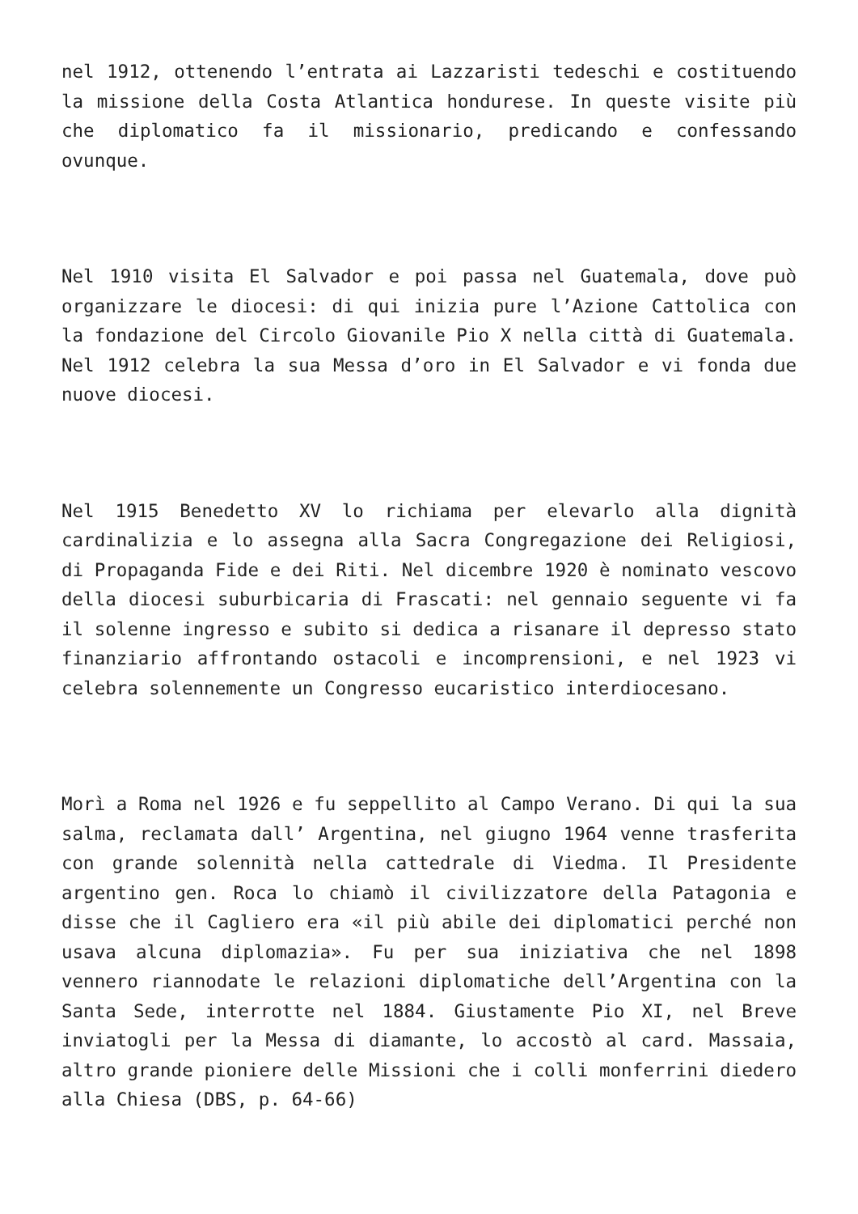nel 1912, ottenendo l’entrata ai Lazzaristi tedeschi e costituendo la missione della Costa Atlantica hondurese. In queste visite più che diplomatico fa il missionario, predicando e confessando ovunque.
Nel 1910 visita El Salvador e poi passa nel Guatemala, dove può organizzare le diocesi: di qui inizia pure l’Azione Cattolica con la fondazione del Circolo Giovanile Pio X nella città di Guatemala. Nel 1912 celebra la sua Messa d’oro in El Salvador e vi fonda due nuove diocesi.
Nel 1915 Benedetto XV lo richiama per elevarlo alla dignità cardinalizia e lo assegna alla Sacra Congregazione dei Religiosi, di Propaganda Fide e dei Riti. Nel dicembre 1920 è nominato vescovo della diocesi suburbicaria di Frascati: nel gennaio seguente vi fa il solenne ingresso e subito si dedica a risanare il depresso stato finanziario affrontando ostacoli e incomprensioni, e nel 1923 vi celebra solennemente un Congresso eucaristico interdiocesano.
Morì a Roma nel 1926 e fu seppellito al Campo Verano. Di qui la sua salma, reclamata dall’ Argentina, nel giugno 1964 venne trasferita con grande solennità nella cattedrale di Viedma. Il Presidente argentino gen. Roca lo chiamò il civilizzatore della Patagonia e disse che il Cagliero era «il più abile dei diplomatici perché non usava alcuna diplomazia». Fu per sua iniziativa che nel 1898 vennero riannodate le relazioni diplomatiche dell’Argentina con la Santa Sede, interrotte nel 1884. Giustamente Pio XI, nel Breve inviatogli per la Messa di diamante, lo accostò al card. Massaia, altro grande pioniere delle Missioni che i colli monferrini diedero alla Chiesa (DBS, p. 64-66)